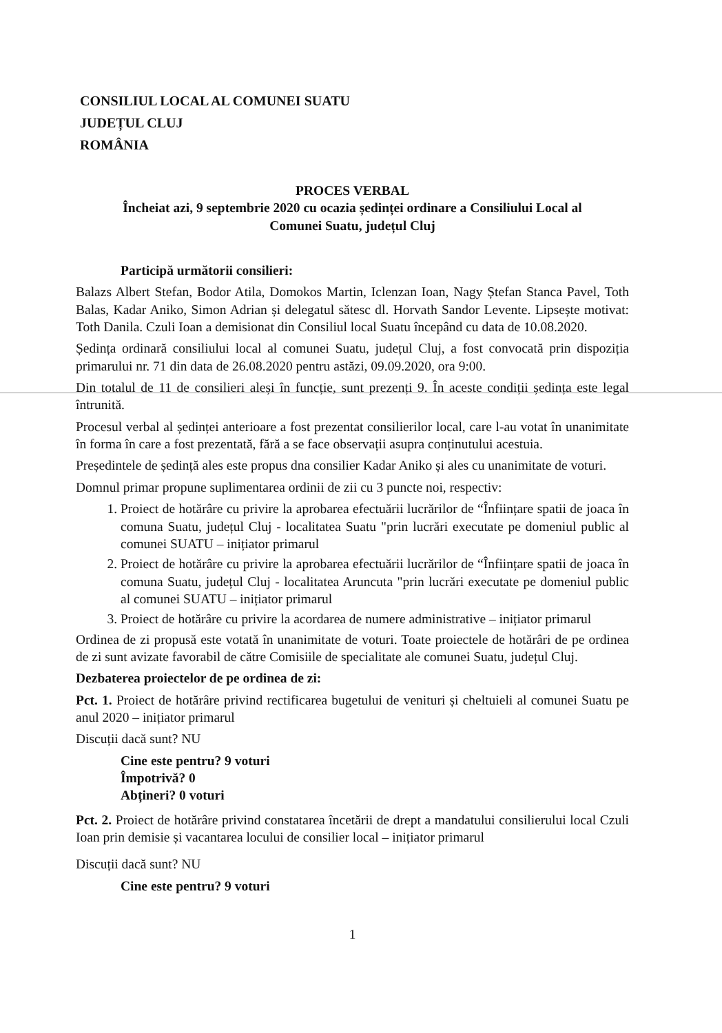CONSILIUL LOCAL AL COMUNEI SUATU
JUDEȚUL CLUJ
ROMÂNIA
PROCES VERBAL
Încheiat azi, 9 septembrie 2020 cu ocazia ședinței ordinare a Consiliului Local al
Comunei Suatu, județul Cluj
Participă următorii consilieri:
Balazs Albert Stefan, Bodor Atila, Domokos Martin, Iclenzan Ioan, Nagy Ștefan Stanca Pavel, Toth Balas, Kadar Aniko, Simon Adrian și delegatul sătesc dl. Horvath Sandor Levente. Lipsește motivat: Toth Danila. Czuli Ioan a demisionat din Consiliul local Suatu începând cu data de 10.08.2020.
Ședința ordinară consiliului local al comunei Suatu, județul Cluj, a fost convocată prin dispoziția primarului nr. 71 din data de 26.08.2020 pentru astăzi, 09.09.2020, ora 9:00.
Din totalul de 11 de consilieri aleși în funcție, sunt prezenți 9. În aceste condiții ședința este legal întrunită.
Procesul verbal al ședinței anterioare a fost prezentat consilierilor local, care l-au votat în unanimitate în forma în care a fost prezentată, fără a se face observații asupra conținutului acestuia.
Președintele de ședință ales este propus dna consilier Kadar Aniko și ales cu unanimitate de voturi.
Domnul primar propune suplimentarea ordinii de zii cu 3 puncte noi, respectiv:
1. Proiect de hotărâre cu privire la aprobarea efectuării lucrărilor de “Înființare spatii de joaca în comuna Suatu, județul Cluj - localitatea Suatu "prin lucrări executate pe domeniul public al comunei SUATU – inițiator primarul
2. Proiect de hotărâre cu privire la aprobarea efectuării lucrărilor de “Înființare spatii de joaca în comuna Suatu, județul Cluj - localitatea Aruncuta "prin lucrări executate pe domeniul public al comunei SUATU – inițiator primarul
3. Proiect de hotărâre cu privire la acordarea de numere administrative – inițiator primarul
Ordinea de zi propusă este votată în unanimitate de voturi. Toate proiectele de hotărâri de pe ordinea de zi sunt avizate favorabil de către Comisiile de specialitate ale comunei Suatu, județul Cluj.
Dezbaterea proiectelor de pe ordinea de zi:
Pct. 1. Proiect de hotărâre privind rectificarea bugetului de venituri și cheltuieli al comunei Suatu pe anul 2020 – inițiator primarul
Discuții dacă sunt? NU
Cine este pentru? 9 voturi
Împotrivă? 0
Abțineri? 0 voturi
Pct. 2. Proiect de hotărâre privind constatarea încetării de drept a mandatului consilierului local Czuli Ioan prin demisie și vacantarea locului de consilier local – inițiator primarul
Discuții dacă sunt? NU
Cine este pentru? 9 voturi
1